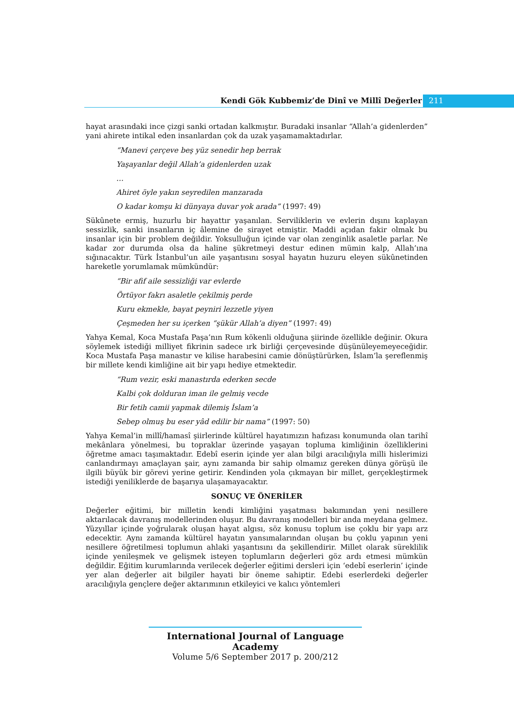Kendi Gök Kubbemiz’de Dinî ve Millî Değerler 211
hayat arasındaki ince çizgi sanki ortadan kalkmıştır. Buradaki insanlar “Allah’a gidenlerden” yani ahirete intikal eden insanlardan çok da uzak yaşamamaktadırlar.
“Manevi çerçeve beş yüz senedir hep berrak
Yaşayanlar değil Allah’a gidenlerden uzak
…
Ahiret öyle yakın seyredilen manzarada
O kadar komşu ki dünyaya duvar yok arada” (1997: 49)
Sükûnete ermiş, huzurlu bir hayattır yaşanılan. Serviliklerin ve evlerin dışını kaplayan sessizlik, sanki insanların iç âlemine de sirayet etmiştir. Maddi açıdan fakir olmak bu insanlar için bir problem değildir. Yoksulluğun içinde var olan zenginlik asaletle parlar. Ne kadar zor durumda olsa da haline şükretmeyi destur edinen mümin kalp, Allah’ına sığınacaktır. Türk İstanbul’un aile yaşantısını sosyal hayatın huzuru eleyen sükûnetinden hareketle yorumlamak mümkündür:
“Bir afif aile sessizliği var evlerde
Örtüyor fakrı asaletle çekilmiş perde
Kuru ekmekle, bayat peyniri lezzetle yiyen
Çeşmeden her su içerken “şükür Allah’a diyen” (1997: 49)
Yahya Kemal, Koca Mustafa Paşa’nın Rum kökenli olduğuna şiirinde özellikle değinir. Okura söylemek istediği milliyet fikrinin sadece ırk birliği çerçevesinde düşünüleyemeyeceğidir. Koca Mustafa Paşa manastır ve kilise harabesini camie dönüştürürken, İslam’la şereflenmiş bir millete kendi kimliğine ait bir yapı hediye etmektedir.
“Rum vezir, eski manastırda ederken secde
Kalbi çok dolduran iman ile gelmiş vecde
Bir fetih camii yapmak dilemiş İslam’a
Sebep olmuş bu eser yâd edilir bir nama” (1997: 50)
Yahya Kemal’in millî/hamasî şiirlerinde kültürel hayatımızın hafızası konumunda olan tarihî mekânlara yönelmesi, bu topraklar üzerinde yaşayan topluma kimliğinin özelliklerini öğretme amacı taşımaktadır. Edebî eserin içinde yer alan bilgi aracılığıyla milli hislerimizi canlandırmayı amaçlayan şair, aynı zamanda bir sahip olmamız gereken dünya görüşü ile ilgili büyük bir görevi yerine getirir. Kendinden yola çıkmayan bir millet, gerçekleştirmek istediği yeniliklerde de başarıya ulaşamayacaktır.
SONUÇ VE ÖNERİLER
Değerler eğitimi, bir milletin kendi kimliğini yaşatması bakımından yeni nesillere aktarılacak davranış modellerinden oluşur. Bu davranış modelleri bir anda meydana gelmez. Yüzyıllar içinde yoğrularak oluşan hayat algısı, söz konusu toplum ise çoklu bir yapı arz edecektir. Aynı zamanda kültürel hayatın yansımalarından oluşan bu çoklu yapının yeni nesillere öğretilmesi toplumun ahlaki yaşantısını da şekillendirir. Millet olarak süreklilik içinde yenileşmek ve gelişmek isteyen toplumların değerleri göz ardı etmesi mümkün değildir. Eğitim kurumlarında verilecek değerler eğitimi dersleri için ‘edebî eserlerin’ içinde yer alan değerler ait bilgiler hayati bir öneme sahiptir. Edebi eserlerdeki değerler aracılığıyla gençlere değer aktarımının etkileyici ve kalıcı yöntemleri
International Journal of Language Academy
Volume 5/6 September 2017 p. 200/212